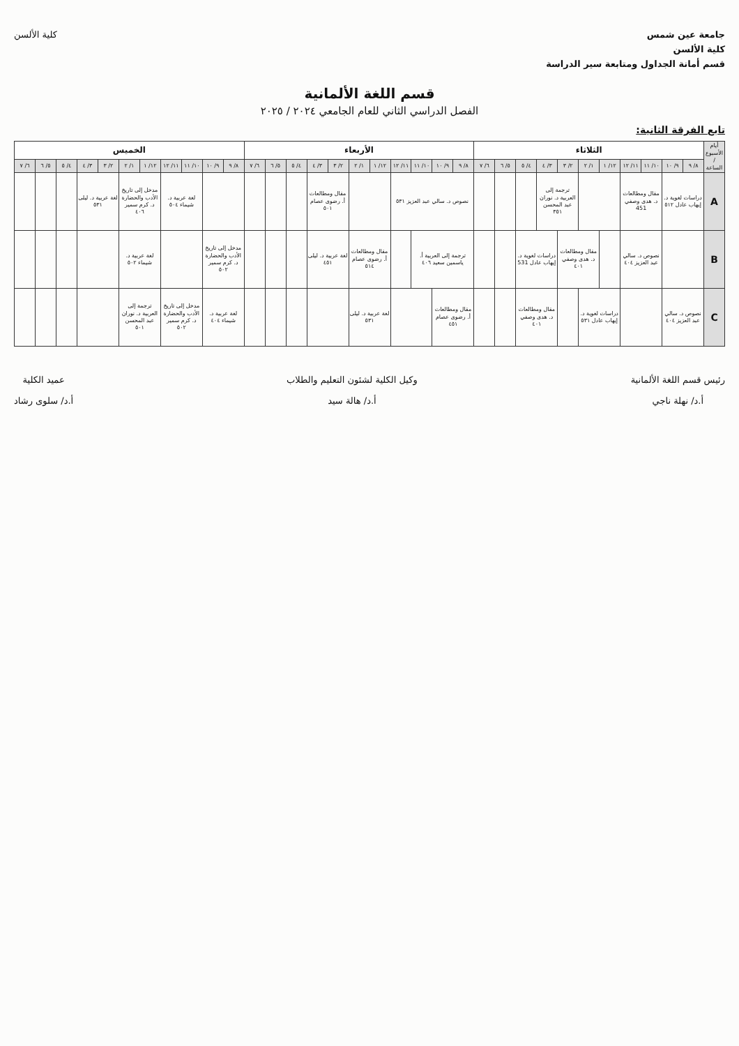جامعة عين شمس
كلية الألسن
قسم أمانة الجداول ومتابعة سير الدراسة
كلية الألسن
قسم اللغة الألمانية
الفصل الدراسي الثاني للعام الجامعي ٢٠٢٤ / ٢٠٢٥
تابع الفرقة الثانية:
| أيام الأسبوع / الساعة | الثلاثاء | | | | | | | | | | | الأربعاء | | | | | | | | | | | الخميس | | | | | | | | | | |
| --- | --- | --- | --- | --- | --- | --- | --- | --- | --- | --- | --- | --- | --- | --- | --- | --- | --- | --- | --- | --- | --- | --- | --- | --- | --- | --- | --- | --- | --- | --- | --- | --- | --- |
| | ٨/ ٩ | ٩/ ١٠ | ١٠/ ١١ | ١١/ ١٢ | ١٢/ ١ | ١/ ٢ | ٢/ ٣ | ٣/ ٤ | ٤/ ٥ | ٥/ ٦ | ٦/ ٧ | ٨/ ٩ | ٩/ ١٠ | ١٠/ ١١ | ١١/ ١٢ | ١٢/ ١ | ١/ ٢ | ٢/ ٣ | ٣/ ٤ | ٤/ ٥ | ٥/ ٦ | ٦/ ٧ | ٨/ ٩ | ٩/ ١٠ | ١٠/ ١١ | ١١/ ١٢ | ١٢/ ١ | ١/ ٢ | ٢/ ٣ | ٣/ ٤ | ٤/ ٥ | ٥/ ٦ | ٦/ ٧ |
| A | دراسات لغوية د. إيهاب عادل ٥١٢ | | مقال ومطالعات د. هدى وصفي 451 | | | | ترجمة إلى العربية د. نوران عبد المحسن ٣٥١ | | | | | نصوص د. سالي عبد العزيز ٥٣١ | | | | | | مقال ومطالعات أ. رضوى عصام ٥٠١ | | | | | | | لغة عربية د. شيماء ٥٠٤ | | مدخل إلى تاريخ الأدب والحضارة د. كرم سمير ٤٠٦ | | لغة عربية د. ليلى ٥٣١ | | | | |
| B | | | نصوص د. سالي عبد العزيز ٤٠٤ | | | مقال ومطالعات د. هدى وصفي ٤٠١ | | دراسات لغوية د. إيهاب عادل 531 | | | | ترجمة إلى العربية أ. ياسمين سعيد ٤٠٦ | | | | مقال ومطالعات أ. رضوى عصام ٥١٤ | | لغة عربية د. ليلى ٤٥١ | | | | | مدخل إلى تاريخ الأدب والحضارة د. كرم سمير ٥٠٢ | | | | لغة عربية د. شيماء ٥٠٢ | | | | | | |
| C | نصوص د. سالي عبد العزيز ٤٠٤ | | | | دراسات لغوية د. إيهاب عادل ٥٣١ | | | مقال ومطالعات د. هدى وصفي ٤٠١ | | | | مقال ومطالعات أ. رضوى عصام ٤٥١ | | | | لغة عربية د. ليلى ٥٣١ | | | | | | | لغة عربية د. شيماء ٤٠٤ | | مدخل إلى تاريخ الأدب والحضارة د. كرم سمير ٥٠٢ | | ترجمة إلى العربية د. نوران عبد المحسن ٥٠١ | | | | | | |
رئيس قسم اللغة الألمانية
أ.د/ نهلة ناجي
وكيل الكلية لشئون التعليم والطلاب
أ.د/ هالة سيد
عميد الكلية
أ.د/ سلوى رشاد